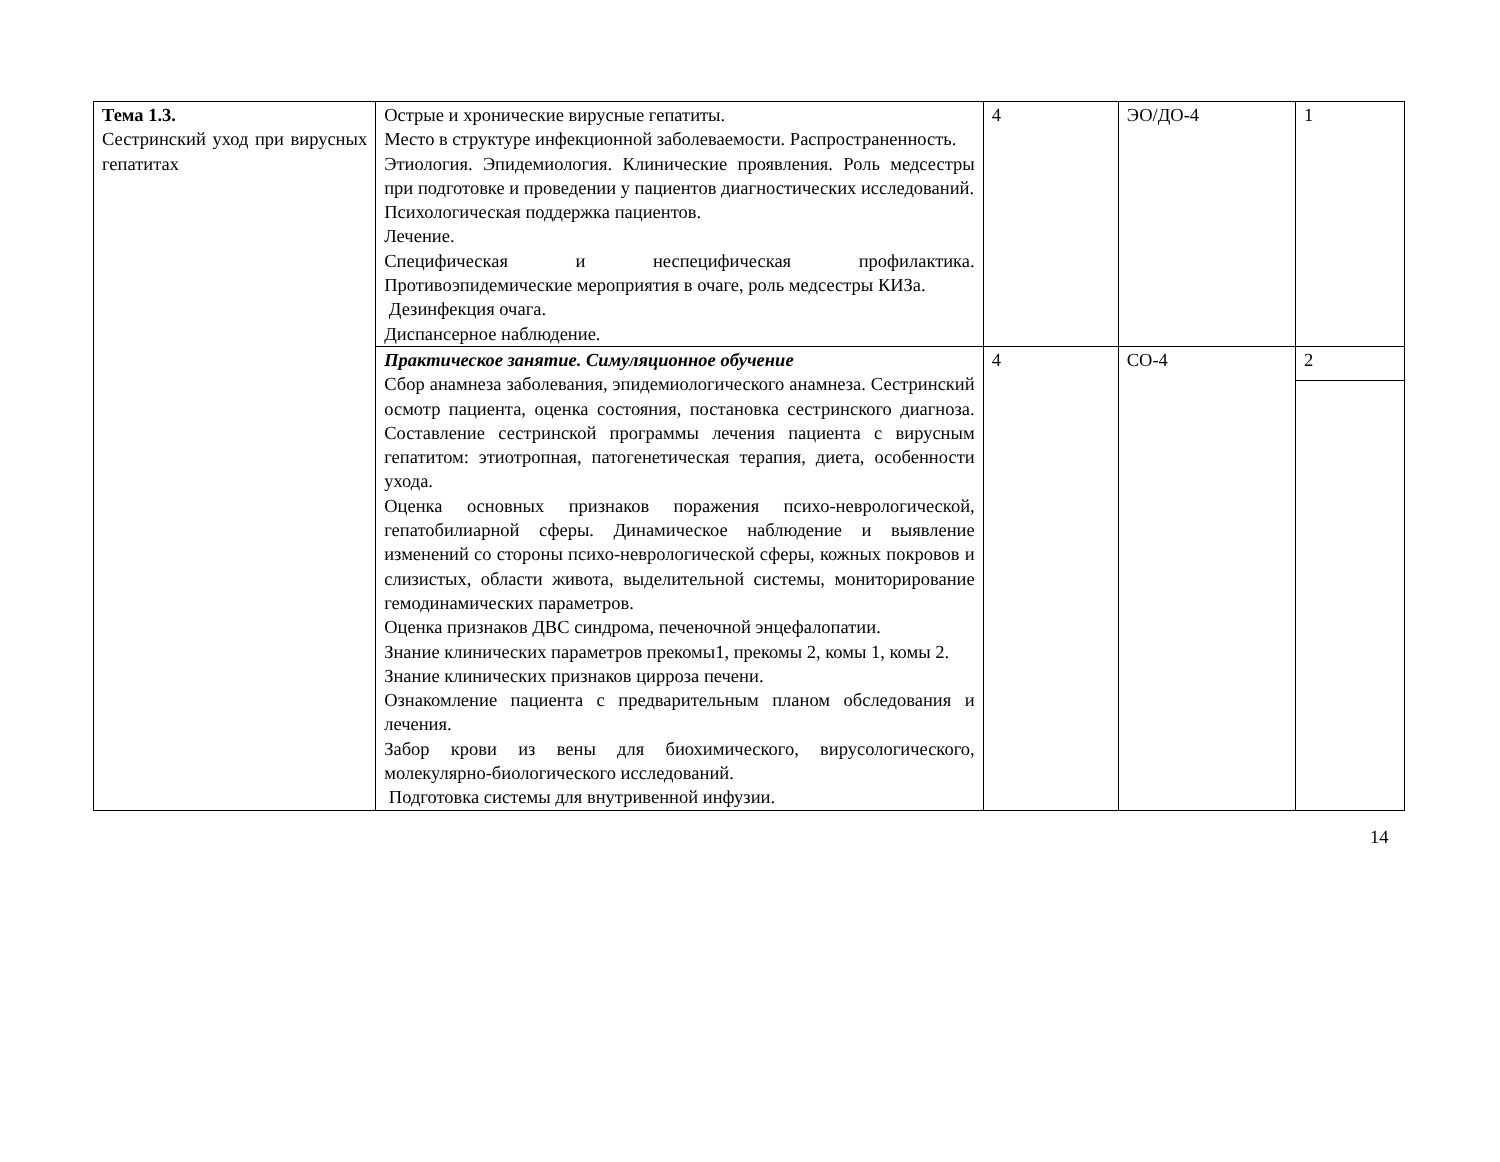| Тема 1.3. Сестринский уход при вирусных гепатитах | Острые и хронические вирусные гепатиты. Место в структуре инфекционной заболеваемости. Распространенность. Этиология. Эпидемиология. Клинические проявления. Роль медсестры при подготовке и проведении у пациентов диагностических исследований. Психологическая поддержка пациентов. Лечение. Специфическая и неспецифическая профилактика. Противоэпидемические мероприятия в очаге, роль медсестры КИЗа. Дезинфекция очага. Диспансерное наблюдение. | 4 | ЭО/ДО-4 | 1 |
| | Практическое занятие. Симуляционное обучение Сбор анамнеза заболевания, эпидемиологического анамнеза. Сестринский осмотр пациента, оценка состояния, постановка сестринского диагноза. Составление сестринской программы лечения пациента с вирусным гепатитом: этиотропная, патогенетическая терапия, диета, особенности ухода. Оценка основных признаков поражения психо-неврологической, гепатобилиарной сферы. Динамическое наблюдение и выявление изменений со стороны психо-неврологической сферы, кожных покровов и слизистых, области живота, выделительной системы, мониторирование гемодинамических параметров. Оценка признаков ДВС синдрома, печеночной энцефалопатии. Знание клинических параметров прекомы1, прекомы 2, комы 1, комы 2. Знание клинических признаков цирроза печени. Ознакомление пациента с предварительным планом обследования и лечения. Забор крови из вены для биохимического, вирусологического, молекулярно-биологического исследований. Подготовка системы для внутривенной инфузии. | 4 | СО-4 | 2 |
14